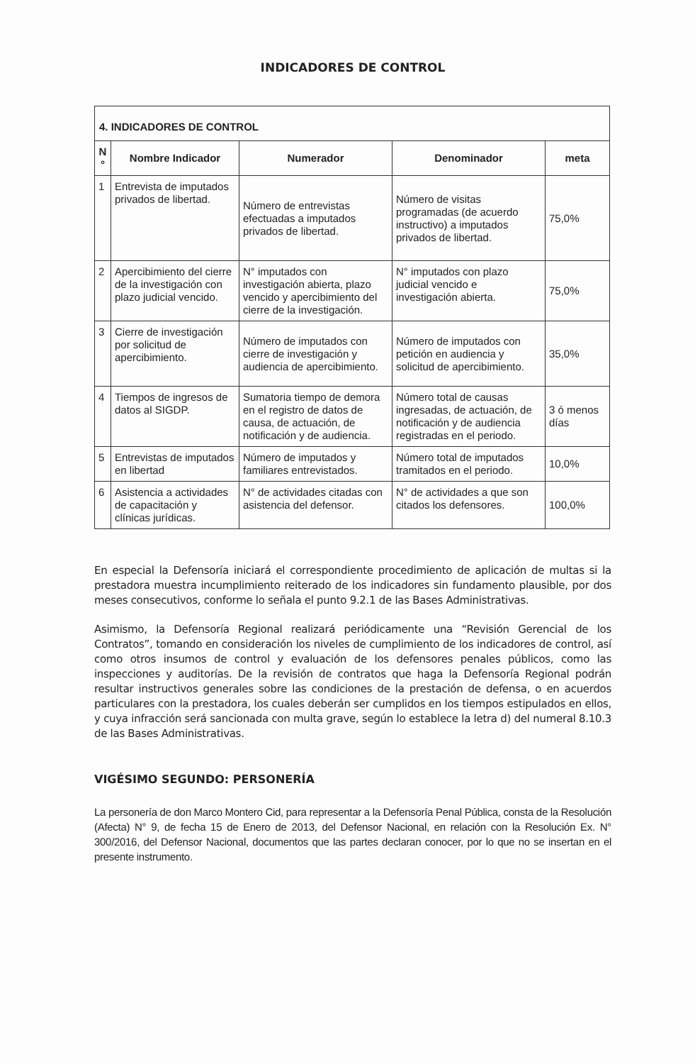INDICADORES DE CONTROL
| 4. INDICADORES DE CONTROL | | | | |
| --- | --- | --- | --- | --- |
| N ° | Nombre Indicador | Numerador | Denominador | meta |
| 1 | Entrevista de imputados privados de libertad. | Número de entrevistas efectuadas a imputados privados de libertad. | Número de visitas programadas (de acuerdo instructivo) a imputados privados de libertad. | 75,0% |
| 2 | Apercibimiento del cierre de la investigación con plazo judicial vencido. | N° imputados con investigación abierta, plazo vencido y apercibimiento del cierre de la investigación. | N° imputados con plazo judicial vencido e investigación abierta. | 75,0% |
| 3 | Cierre de investigación por solicitud de apercibimiento. | Número de imputados con cierre de investigación y audiencia de apercibimiento. | Número de imputados con petición en audiencia y solicitud de apercibimiento. | 35,0% |
| 4 | Tiempos de ingresos de datos al SIGDP. | Sumatoria tiempo de demora en el registro de datos de causa, de actuación, de notificación y de audiencia. | Número total de causas ingresadas, de actuación, de notificación y de audiencia registradas en el periodo. | 3 ó menos días |
| 5 | Entrevistas de imputados en libertad | Número de imputados y familiares entrevistados. | Número total de imputados tramitados en el periodo. | 10,0% |
| 6 | Asistencia a actividades de capacitación y clínicas jurídicas. | N° de actividades citadas con asistencia del defensor. | N° de actividades a que son citados los defensores. | 100,0% |
En especial la Defensoría iniciará el correspondiente procedimiento de aplicación de multas si la prestadora muestra incumplimiento reiterado de los indicadores sin fundamento plausible, por dos meses consecutivos, conforme lo señala el punto 9.2.1 de las Bases Administrativas.
Asimismo, la Defensoría Regional realizará periódicamente una “Revisión Gerencial de los Contratos”, tomando en consideración los niveles de cumplimiento de los indicadores de control, así como otros insumos de control y evaluación de los defensores penales públicos, como las inspecciones y auditorías. De la revisión de contratos que haga la Defensoría Regional podrán resultar instructivos generales sobre las condiciones de la prestación de defensa, o en acuerdos particulares con la prestadora, los cuales deberán ser cumplidos en los tiempos estipulados en ellos, y cuya infracción será sancionada con multa grave, según lo establece la letra d) del numeral 8.10.3 de las Bases Administrativas.
VIGÉSIMO SEGUNDO: PERSONERÍA
La personería de don Marco Montero Cid, para representar a la Defensoría Penal Pública, consta de la Resolución (Afecta) N° 9, de fecha 15 de Enero de 2013, del Defensor Nacional, en relación con la Resolución Ex. N° 300/2016, del Defensor Nacional, documentos que las partes declaran conocer, por lo que no se insertan en el presente instrumento.